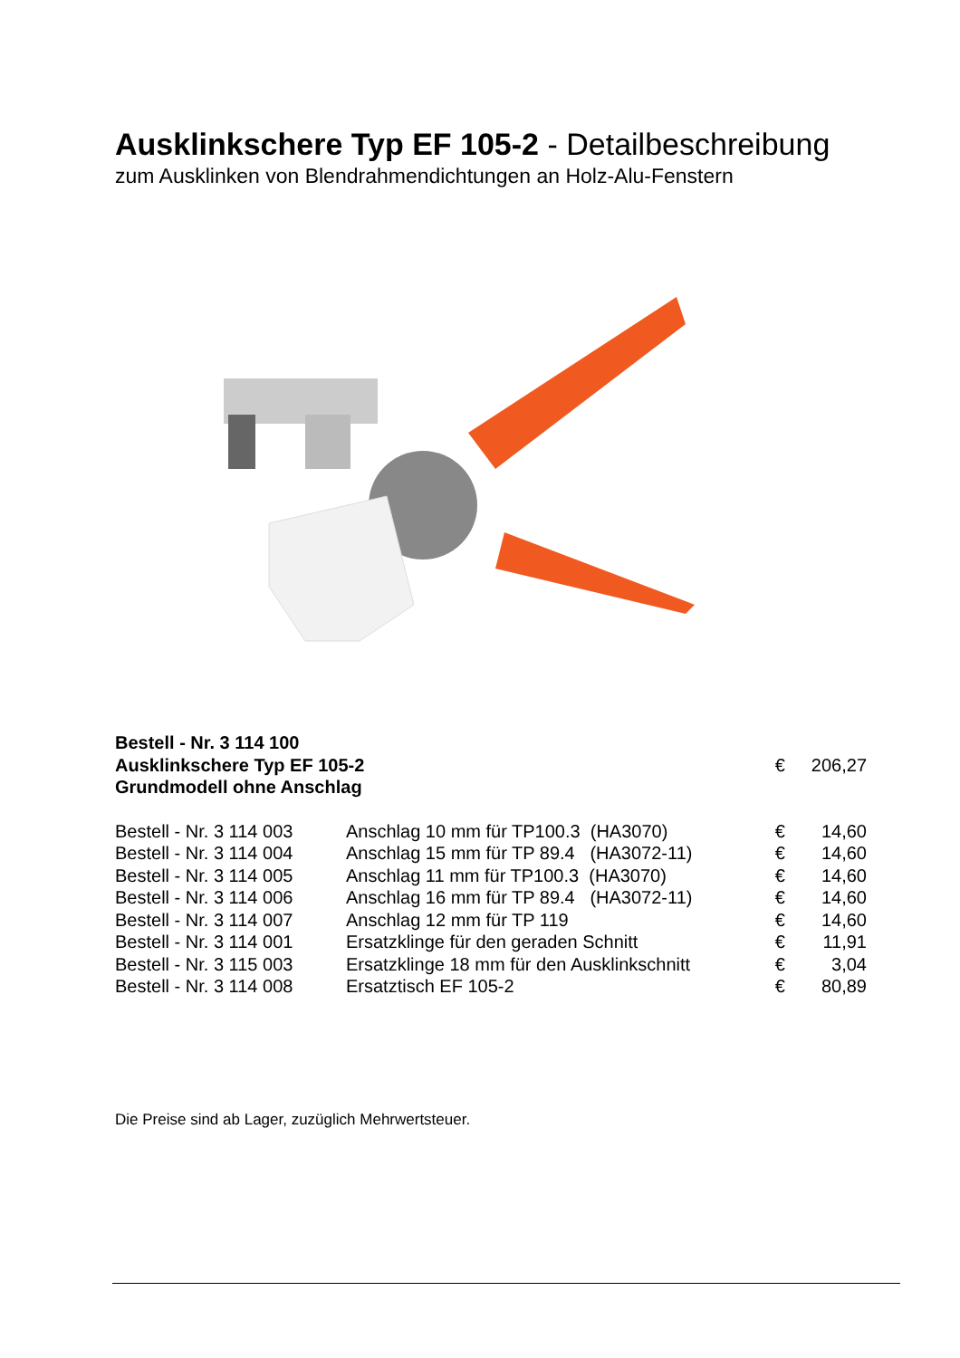Ausklinkschere Typ EF 105-2 - Detailbeschreibung
zum Ausklinken von Blendrahmendichtungen an Holz-Alu-Fenstern
| Bestell - Nr. 3 114 100 | | | |
| Ausklinkschere Typ EF 105-2 | | € | 206,27 |
| Grundmodell ohne Anschlag | | | |
| Bestell - Nr. 3 114 003 | Anschlag 10 mm für TP100.3 (HA3070) | € | 14,60 |
| Bestell - Nr. 3 114 004 | Anschlag 15 mm für TP 89.4 (HA3072-11) | € | 14,60 |
| Bestell - Nr. 3 114 005 | Anschlag 11 mm für TP100.3 (HA3070) | € | 14,60 |
| Bestell - Nr. 3 114 006 | Anschlag 16 mm für TP 89.4 (HA3072-11) | € | 14,60 |
| Bestell - Nr. 3 114 007 | Anschlag 12 mm für TP 119 | € | 14,60 |
| Bestell - Nr. 3 114 001 | Ersatzklinge für den geraden Schnitt | € | 11,91 |
| Bestell - Nr. 3 115 003 | Ersatzklinge 18 mm für den Ausklinkschnitt | € | 3,04 |
| Bestell - Nr. 3 114 008 | Ersatztisch EF 105-2 | € | 80,89 |
Die Preise sind ab Lager, zuzüglich Mehrwertsteuer.